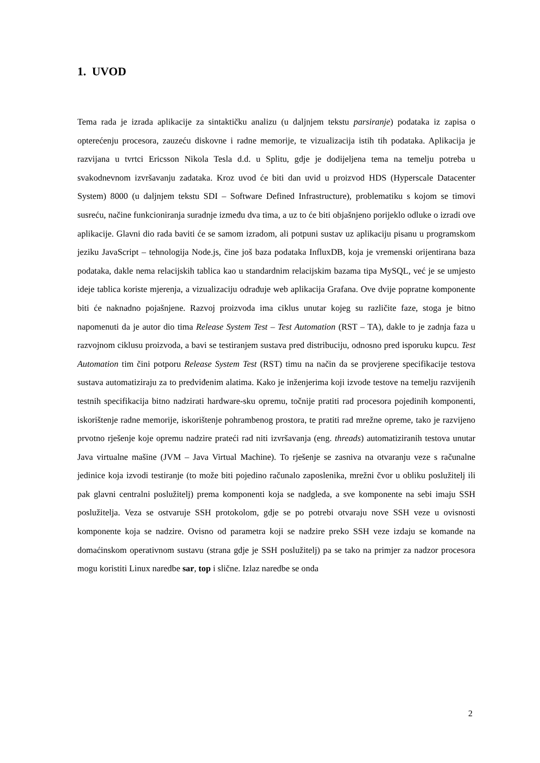1. UVOD
Tema rada je izrada aplikacije za sintaktičku analizu (u daljnjem tekstu parsiranje) podataka iz zapisa o opterećenju procesora, zauzeću diskovne i radne memorije, te vizualizacija istih tih podataka. Aplikacija je razvijana u tvrtci Ericsson Nikola Tesla d.d. u Splitu, gdje je dodijeljena tema na temelju potreba u svakodnevnom izvršavanju zadataka. Kroz uvod će biti dan uvid u proizvod HDS (Hyperscale Datacenter System) 8000 (u daljnjem tekstu SDI – Software Defined Infrastructure), problematiku s kojom se timovi susreću, načine funkcioniranja suradnje između dva tima, a uz to će biti objašnjeno porijeklo odluke o izradi ove aplikacije. Glavni dio rada baviti će se samom izradom, ali potpuni sustav uz aplikaciju pisanu u programskom jeziku JavaScript – tehnologija Node.js, čine još baza podataka InfluxDB, koja je vremenski orijentirana baza podataka, dakle nema relacijskih tablica kao u standardnim relacijskim bazama tipa MySQL, već je se umjesto ideje tablica koriste mjerenja, a vizualizaciju odrađuje web aplikacija Grafana. Ove dvije popratne komponente biti će naknadno pojašnjene. Razvoj proizvoda ima ciklus unutar kojeg su različite faze, stoga je bitno napomenuti da je autor dio tima Release System Test – Test Automation (RST – TA), dakle to je zadnja faza u razvojnom ciklusu proizvoda, a bavi se testiranjem sustava pred distribuciju, odnosno pred isporuku kupcu. Test Automation tim čini potporu Release System Test (RST) timu na način da se provjerene specifikacije testova sustava automatiziraju za to predviđenim alatima. Kako je inženjerima koji izvode testove na temelju razvijenih testnih specifikacija bitno nadzirati hardware-sku opremu, točnije pratiti rad procesora pojedinih komponenti, iskorištenje radne memorije, iskorištenje pohrambenog prostora, te pratiti rad mrežne opreme, tako je razvijeno prvotno rješenje koje opremu nadzire prateći rad niti izvršavanja (eng. threads) automatiziranih testova unutar Java virtualne mašine (JVM – Java Virtual Machine). To rješenje se zasniva na otvaranju veze s računalne jedinice koja izvodi testiranje (to može biti pojedino računalo zaposlenika, mrežni čvor u obliku poslužitelj ili pak glavni centralni poslužitelj) prema komponenti koja se nadgleda, a sve komponente na sebi imaju SSH poslužitelja. Veza se ostvaruje SSH protokolom, gdje se po potrebi otvaraju nove SSH veze u ovisnosti komponente koja se nadzire. Ovisno od parametra koji se nadzire preko SSH veze izdaju se komande na domaćinskom operativnom sustavu (strana gdje je SSH poslužitelj) pa se tako na primjer za nadzor procesora mogu koristiti Linux naredbe sar, top i slične. Izlaz naredbe se onda
2